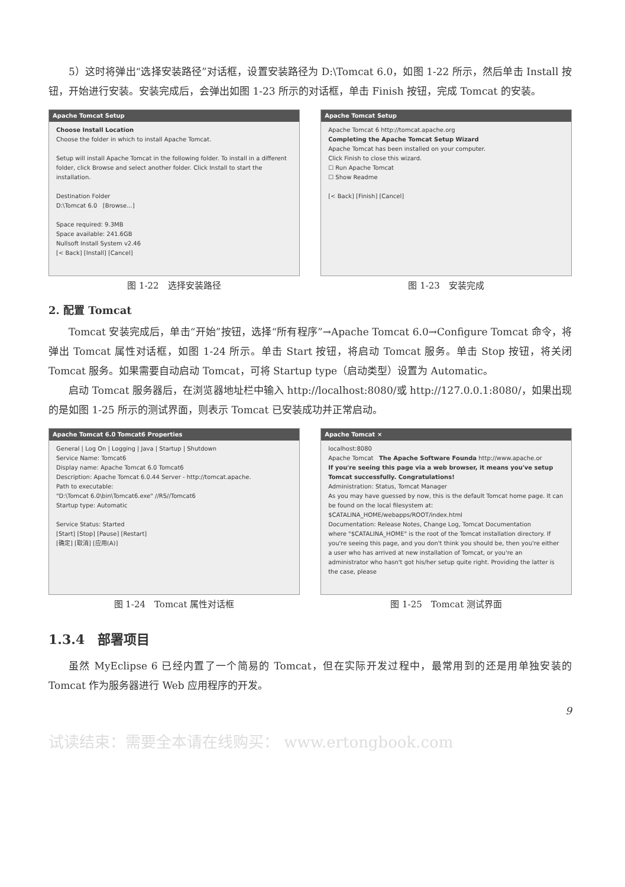5）这时将弹出“选择安装路径”对话框，设置安装路径为 D:\Tomcat 6.0，如图 1-22 所示，然后单击 Install 按钮，开始进行安装。安装完成后，会弹出如图 1-23 所示的对话框，单击 Finish 按钮，完成 Tomcat 的安装。
Apache Tomcat Setup
Choose Install Location
Choose the folder in which to install Apache Tomcat.
Setup will install Apache Tomcat in the following folder. To install in a different folder, click Browse and select another folder. Click Install to start the installation.
Destination Folder
D:\Tomcat 6.0 [Browse...]
Space required: 9.3MB
Space available: 241.6GB
Nullsoft Install System v2.46
[< Back] [Install] [Cancel]
图 1-22　选择安装路径
Apache Tomcat Setup
Apache Tomcat 6 http://tomcat.apache.org
Completing the Apache Tomcat Setup Wizard
Apache Tomcat has been installed on your computer.
Click Finish to close this wizard.
☐ Run Apache Tomcat
☐ Show Readme
[< Back] [Finish] [Cancel]
图 1-23　安装完成
2. 配置 Tomcat
Tomcat 安装完成后，单击“开始”按钮，选择“所有程序”→Apache Tomcat 6.0→Configure Tomcat 命令，将弹出 Tomcat 属性对话框，如图 1-24 所示。单击 Start 按钮，将启动 Tomcat 服务。单击 Stop 按钮，将关闭 Tomcat 服务。如果需要自动启动 Tomcat，可将 Startup type（启动类型）设置为 Automatic。
启动 Tomcat 服务器后，在浏览器地址栏中输入 http://localhost:8080/或 http://127.0.0.1:8080/，如果出现的是如图 1-25 所示的测试界面，则表示 Tomcat 已安装成功并正常启动。
Apache Tomcat 6.0 Tomcat6 Properties
General | Log On | Logging | Java | Startup | Shutdown
Service Name: Tomcat6
Display name: Apache Tomcat 6.0 Tomcat6
Description: Apache Tomcat 6.0.44 Server - http://tomcat.apache.
Path to executable:
"D:\Tomcat 6.0\bin\Tomcat6.exe" //RS//Tomcat6
Startup type: Automatic
Service Status: Started
[Start] [Stop] [Pause] [Restart]
[确定] [取消] [应用(A)]
图 1-24　Tomcat 属性对话框
Apache Tomcat ×
localhost:8080
Apache Tomcat The Apache Software Founda http://www.apache.or
If you're seeing this page via a web browser, it means you've setup Tomcat successfully. Congratulations!
Administration: Status, Tomcat Manager
As you may have guessed by now, this is the default Tomcat home page. It can be found on the local filesystem at:
$CATALINA_HOME/webapps/ROOT/index.html
Documentation: Release Notes, Change Log, Tomcat Documentation
where "$CATALINA_HOME" is the root of the Tomcat installation directory. If you're seeing this page, and you don't think you should be, then you're either a user who has arrived at new installation of Tomcat, or you're an administrator who hasn't got his/her setup quite right. Providing the latter is the case, please
图 1-25　Tomcat 测试界面
1.3.4　部署项目
虽然 MyEclipse 6 已经内置了一个简易的 Tomcat，但在实际开发过程中，最常用到的还是用单独安装的 Tomcat 作为服务器进行 Web 应用程序的开发。
9
试读结束：需要全本请在线购买： www.ertongbook.com